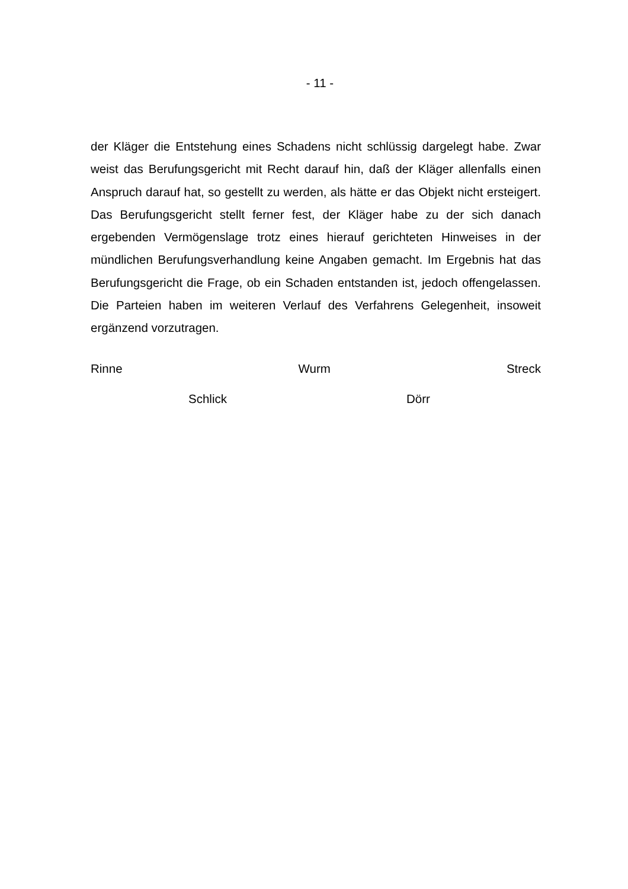- 11 -
der Kläger die Entstehung eines Schadens nicht schlüssig dargelegt habe. Zwar weist das Berufungsgericht mit Recht darauf hin, daß der Kläger allenfalls einen Anspruch darauf hat, so gestellt zu werden, als hätte er das Objekt nicht ersteigert. Das Berufungsgericht stellt ferner fest, der Kläger habe zu der sich danach ergebenden Vermögenslage trotz eines hierauf gerichteten Hinweises in der mündlichen Berufungsverhandlung keine Angaben gemacht. Im Ergebnis hat das Berufungsgericht die Frage, ob ein Schaden entstanden ist, jedoch of­fengelassen. Die Parteien haben im weiteren Verlauf des Verfahrens Gelegen­heit, insoweit ergänzend vorzutragen.
Rinne Wurm Streck
Schlick Dörr